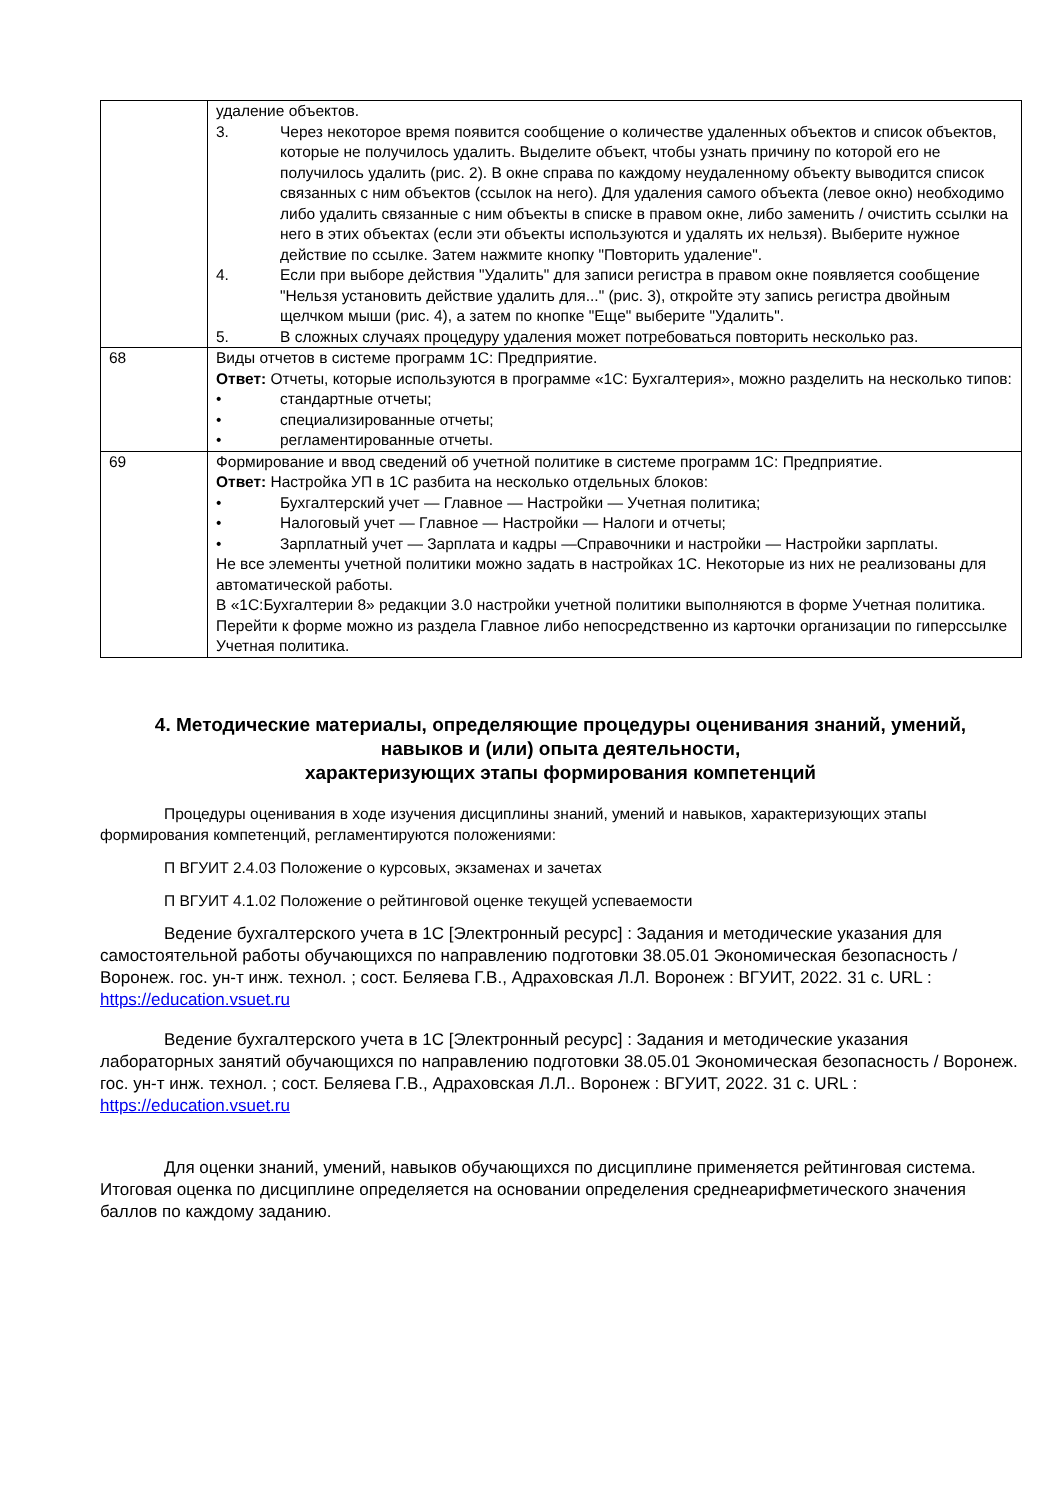| | удаление объектов. 3. Через некоторое время появится сообщение о количестве удаленных объектов и список объектов, которые не получилось удалить. Выделите объект, чтобы узнать причину по которой его не получилось удалить (рис. 2). В окне справа по каждому неудаленному объекту выводится список связанных с ним объектов (ссылок на него). Для удаления самого объекта (левое окно) необходимо либо удалить связанные с ним объекты в списке в правом окне, либо заменить / очистить ссылки на него в этих объектах (если эти объекты используются и удалять их нельзя). Выберите нужное действие по ссылке. Затем нажмите кнопку "Повторить удаление". 4. Если при выборе действия "Удалить" для записи регистра в правом окне появляется сообщение "Нельзя установить действие удалить для..." (рис. 3), откройте эту запись регистра двойным щелчком мыши (рис. 4), а затем по кнопке "Еще" выберите "Удалить". 5. В сложных случаях процедуру удаления может потребоваться повторить несколько раз. |
| 68 | Виды отчетов в системе программ 1С: Предприятие. Ответ: Отчеты, которые используются в программе «1С: Бухгалтерия», можно разделить на несколько типов: • стандартные отчеты; • специализированные отчеты; • регламентированные отчеты. |
| 69 | Формирование и ввод сведений об учетной политике в системе программ 1С: Предприятие. Ответ: Настройка УП в 1С разбита на несколько отдельных блоков: • Бухгалтерский учет — Главное — Настройки — Учетная политика; • Налоговый учет — Главное — Настройки — Налоги и отчеты; • Зарплатный учет — Зарплата и кадры —Справочники и настройки — Настройки зарплаты. Не все элементы учетной политики можно задать в настройках 1С. Некоторые из них не реализованы для автоматической работы. В «1С:Бухгалтерии 8» редакции 3.0 настройки учетной политики выполняются в форме Учетная политика. Перейти к форме можно из раздела Главное либо непосредственно из карточки организации по гиперссылке Учетная политика. |
4. Методические материалы, определяющие процедуры оценивания знаний, умений, навыков и (или) опыта деятельности,
характеризующих этапы формирования компетенций
Процедуры оценивания в ходе изучения дисциплины знаний, умений и навыков, характеризующих этапы формирования компетенций, регламентируются положениями:
П ВГУИТ 2.4.03 Положение о курсовых, экзаменах и зачетах
П ВГУИТ 4.1.02 Положение о рейтинговой оценке текущей успеваемости
Ведение бухгалтерского учета в 1С [Электронный ресурс] : Задания и методические указания для самостоятельной работы обучающихся по направлению подготовки 38.05.01 Экономическая безопасность / Воронеж. гос. ун-т инж. технол. ; сост. Беляева Г.В., Адраховская Л.Л. Воронеж : ВГУИТ, 2022. 31 с. URL : https://education.vsuet.ru
Ведение бухгалтерского учета в 1С [Электронный ресурс] : Задания и методические указания лабораторных занятий обучающихся по направлению подготовки 38.05.01 Экономическая безопасность / Воронеж. гос. ун-т инж. технол. ; сост. Беляева Г.В., Адраховская Л.Л.. Воронеж : ВГУИТ, 2022. 31 с. URL : https://education.vsuet.ru
Для оценки знаний, умений, навыков обучающихся по дисциплине применяется рейтинговая система. Итоговая оценка по дисциплине определяется на основании определения среднеарифметического значения баллов по каждому заданию.